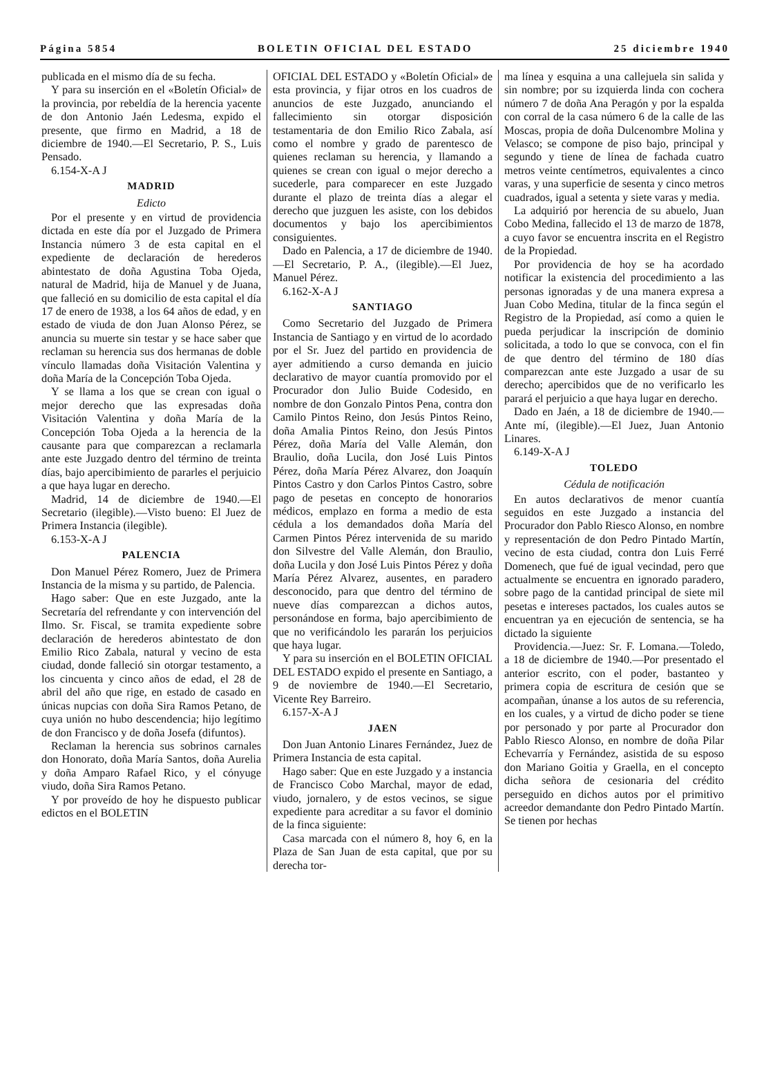Página 5854 BOLETIN OFICIAL DEL ESTADO 25 diciembre 1940
publicada en el mismo día de su fecha.
Y para su inserción en el «Boletín Oficial» de la provincia, por rebeldía de la herencia yacente de don Antonio Jaén Ledesma, expido el presente, que firmo en Madrid, a 18 de diciembre de 1940.—El Secretario, P. S., Luis Pensado.
6.154-X-A J
MADRID
Edicto
Por el presente y en virtud de providencia dictada en este día por el Juzgado de Primera Instancia número 3 de esta capital en el expediente de declaración de herederos abintestato de doña Agustina Toba Ojeda, natural de Madrid, hija de Manuel y de Juana, que falleció en su domicilio de esta capital el día 17 de enero de 1938, a los 64 años de edad, y en estado de viuda de don Juan Alonso Pérez, se anuncia su muerte sin testar y se hace saber que reclaman su herencia sus dos hermanas de doble vínculo llamadas doña Visitación Valentina y doña María de la Concepción Toba Ojeda.
Y se llama a los que se crean con igual o mejor derecho que las expresadas doña Visitación Valentina y doña María de la Concepción Toba Ojeda a la herencia de la causante para que comparezcan a reclamarla ante este Juzgado dentro del término de treinta días, bajo apercibimiento de pararles el perjuicio a que haya lugar en derecho.
Madrid, 14 de diciembre de 1940.—El Secretario (ilegible).—Visto bueno: El Juez de Primera Instancia (ilegible).
6.153-X-A J
PALENCIA
Don Manuel Pérez Romero, Juez de Primera Instancia de la misma y su partido, de Palencia.
Hago saber: Que en este Juzgado, ante la Secretaría del refrendante y con intervención del Ilmo. Sr. Fiscal, se tramita expediente sobre declaración de herederos abintestato de don Emilio Rico Zabala, natural y vecino de esta ciudad, donde falleció sin otorgar testamento, a los cincuenta y cinco años de edad, el 28 de abril del año que rige, en estado de casado en únicas nupcias con doña Sira Ramos Petano, de cuya unión no hubo descendencia; hijo legítimo de don Francisco y de doña Josefa (difuntos).
Reclaman la herencia sus sobrinos carnales don Honorato, doña María Santos, doña Aurelia y doña Amparo Rafael Rico, y el cónyuge viudo, doña Sira Ramos Petano.
Y por proveído de hoy he dispuesto publicar edictos en el BOLETIN
OFICIAL DEL ESTADO y «Boletín Oficial» de esta provincia, y fijar otros en los cuadros de anuncios de este Juzgado, anunciando el fallecimiento sin otorgar disposición testamentaria de don Emilio Rico Zabala, así como el nombre y grado de parentesco de quienes reclaman su herencia, y llamando a quienes se crean con igual o mejor derecho a sucederle, para comparecer en este Juzgado durante el plazo de treinta días a alegar el derecho que juzguen les asiste, con los debidos documentos y bajo los apercibimientos consiguientes.
Dado en Palencia, a 17 de diciembre de 1940.—El Secretario, P. A., (ilegible).—El Juez, Manuel Pérez.
6.162-X-A J
SANTIAGO
Como Secretario del Juzgado de Primera Instancia de Santiago y en virtud de lo acordado por el Sr. Juez del partido en providencia de ayer admitiendo a curso demanda en juicio declarativo de mayor cuantía promovido por el Procurador don Julio Buide Codesido, en nombre de don Gonzalo Pintos Pena, contra don Camilo Pintos Reino, don Jesús Pintos Reino, doña Amalia Pintos Reino, don Jesús Pintos Pérez, doña María del Valle Alemán, don Braulio, doña Lucila, don José Luis Pintos Pérez, doña María Pérez Alvarez, don Joaquín Pintos Castro y don Carlos Pintos Castro, sobre pago de pesetas en concepto de honorarios médicos, emplazo en forma a medio de esta cédula a los demandados doña María del Carmen Pintos Pérez intervenida de su marido don Silvestre del Valle Alemán, don Braulio, doña Lucila y don José Luis Pintos Pérez y doña María Pérez Alvarez, ausentes, en paradero desconocido, para que dentro del término de nueve días comparezcan a dichos autos, personándose en forma, bajo apercibimiento de que no verificándolo les pararán los perjuicios que haya lugar.
Y para su inserción en el BOLETIN OFICIAL DEL ESTADO expido el presente en Santiago, a 9 de noviembre de 1940.—El Secretario, Vicente Rey Barreiro.
6.157-X-A J
JAEN
Don Juan Antonio Linares Fernández, Juez de Primera Instancia de esta capital.
Hago saber: Que en este Juzgado y a instancia de Francisco Cobo Marchal, mayor de edad, viudo, jornalero, y de estos vecinos, se sigue expediente para acreditar a su favor el dominio de la finca siguiente:
Casa marcada con el número 8, hoy 6, en la Plaza de San Juan de esta capital, que por su derecha tor-
ma línea y esquina a una callejuela sin salida y sin nombre; por su izquierda linda con cochera número 7 de doña Ana Peragón y por la espalda con corral de la casa número 6 de la calle de las Moscas, propia de doña Dulcenombre Molina y Velasco; se compone de piso bajo, principal y segundo y tiene de línea de fachada cuatro metros veinte centímetros, equivalentes a cinco varas, y una superficie de sesenta y cinco metros cuadrados, igual a setenta y siete varas y media.
La adquirió por herencia de su abuelo, Juan Cobo Medina, fallecido el 13 de marzo de 1878, a cuyo favor se encuentra inscrita en el Registro de la Propiedad.
Por providencia de hoy se ha acordado notificar la existencia del procedimiento a las personas ignoradas y de una manera expresa a Juan Cobo Medina, titular de la finca según el Registro de la Propiedad, así como a quien le pueda perjudicar la inscripción de dominio solicitada, a todo lo que se convoca, con el fin de que dentro del término de 180 días comparezcan ante este Juzgado a usar de su derecho; apercibidos que de no verificarlo les parará el perjuicio a que haya lugar en derecho.
Dado en Jaén, a 18 de diciembre de 1940.—Ante mí, (ilegible).—El Juez, Juan Antonio Linares.
6.149-X-A J
TOLEDO
Cédula de notificación
En autos declarativos de menor cuantía seguidos en este Juzgado a instancia del Procurador don Pablo Riesco Alonso, en nombre y representación de don Pedro Pintado Martín, vecino de esta ciudad, contra don Luis Ferré Domenech, que fué de igual vecindad, pero que actualmente se encuentra en ignorado paradero, sobre pago de la cantidad principal de siete mil pesetas e intereses pactados, los cuales autos se encuentran ya en ejecución de sentencia, se ha dictado la siguiente
Providencia.—Juez: Sr. F. Lomana.—Toledo, a 18 de diciembre de 1940.—Por presentado el anterior escrito, con el poder, bastanteo y primera copia de escritura de cesión que se acompañan, únanse a los autos de su referencia, en los cuales, y a virtud de dicho poder se tiene por personado y por parte al Procurador don Pablo Riesco Alonso, en nombre de doña Pilar Echevarría y Fernández, asistida de su esposo don Mariano Goitia y Graella, en el concepto dicha señora de cesionaria del crédito perseguido en dichos autos por el primitivo acreedor demandante don Pedro Pintado Martín. Se tienen por hechas